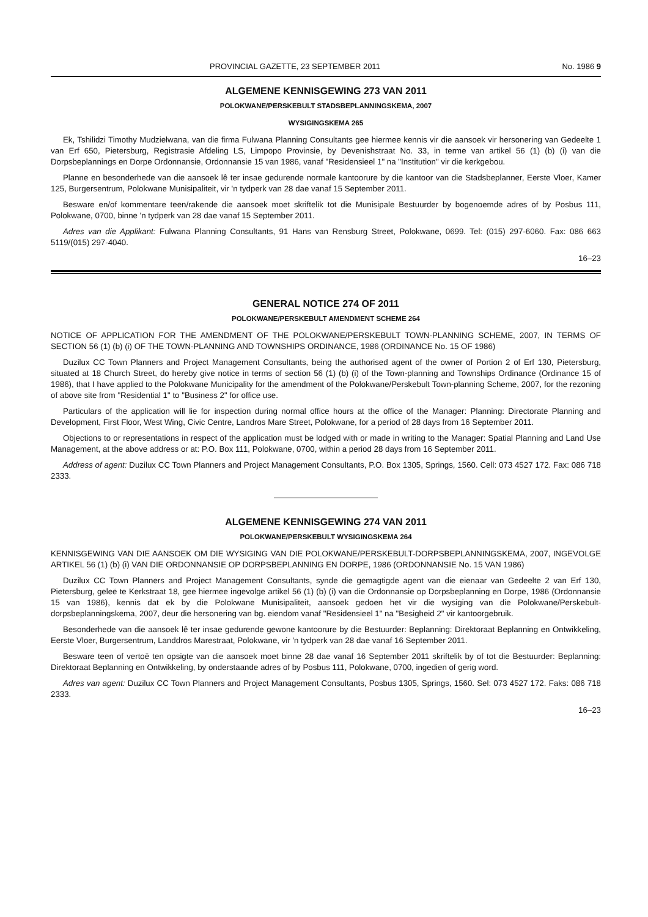PROVINCIAL GAZETTE, 23 SEPTEMBER 2011 No. 1986 9
ALGEMENE KENNISGEWING 273 VAN 2011
POLOKWANE/PERSKEBULT STADSBEPLANNINGSKEMA, 2007
WYSIGINGSKEMA 265
Ek, Tshilidzi Timothy Mudzielwana, van die firma Fulwana Planning Consultants gee hiermee kennis vir die aansoek vir hersonering van Gedeelte 1 van Erf 650, Pietersburg, Registrasie Afdeling LS, Limpopo Provinsie, by Devenishstraat No. 33, in terme van artikel 56 (1) (b) (i) van die Dorpsbeplannings en Dorpe Ordonnansie, Ordonnansie 15 van 1986, vanaf "Residensieel 1" na "Institution" vir die kerkgebou.
Planne en besonderhede van die aansoek lê ter insae gedurende normale kantoorure by die kantoor van die Stadsbeplanner, Eerste Vloer, Kamer 125, Burgersentrum, Polokwane Munisipaliteit, vir 'n tydperk van 28 dae vanaf 15 September 2011.
Besware en/of kommentare teen/rakende die aansoek moet skriftelik tot die Munisipale Bestuurder by bogenoemde adres of by Posbus 111, Polokwane, 0700, binne 'n tydperk van 28 dae vanaf 15 September 2011.
Adres van die Applikant: Fulwana Planning Consultants, 91 Hans van Rensburg Street, Polokwane, 0699. Tel: (015) 297-6060. Fax: 086 663 5119/(015) 297-4040.
16–23
GENERAL NOTICE 274 OF 2011
POLOKWANE/PERSKEBULT AMENDMENT SCHEME 264
NOTICE OF APPLICATION FOR THE AMENDMENT OF THE POLOKWANE/PERSKEBULT TOWN-PLANNING SCHEME, 2007, IN TERMS OF SECTION 56 (1) (b) (i) OF THE TOWN-PLANNING AND TOWNSHIPS ORDINANCE, 1986 (ORDINANCE No. 15 OF 1986)
Duzilux CC Town Planners and Project Management Consultants, being the authorised agent of the owner of Portion 2 of Erf 130, Pietersburg, situated at 18 Church Street, do hereby give notice in terms of section 56 (1) (b) (i) of the Town-planning and Townships Ordinance (Ordinance 15 of 1986), that I have applied to the Polokwane Municipality for the amendment of the Polokwane/Perskebult Town-planning Scheme, 2007, for the rezoning of above site from "Residential 1" to "Business 2" for office use.
Particulars of the application will lie for inspection during normal office hours at the office of the Manager: Planning: Directorate Planning and Development, First Floor, West Wing, Civic Centre, Landros Mare Street, Polokwane, for a period of 28 days from 16 September 2011.
Objections to or representations in respect of the application must be lodged with or made in writing to the Manager: Spatial Planning and Land Use Management, at the above address or at: P.O. Box 111, Polokwane, 0700, within a period 28 days from 16 September 2011.
Address of agent: Duzilux CC Town Planners and Project Management Consultants, P.O. Box 1305, Springs, 1560. Cell: 073 4527 172. Fax: 086 718 2333.
ALGEMENE KENNISGEWING 274 VAN 2011
POLOKWANE/PERSKEBULT WYSIGINGSKEMA 264
KENNISGEWING VAN DIE AANSOEK OM DIE WYSIGING VAN DIE POLOKWANE/PERSKEBULT-DORPSBEPLANNINGSKEMA, 2007, INGEVOLGE ARTIKEL 56 (1) (b) (i) VAN DIE ORDONNANSIE OP DORPSBEPLANNING EN DORPE, 1986 (ORDONNANSIE No. 15 VAN 1986)
Duzilux CC Town Planners and Project Management Consultants, synde die gemagtigde agent van die eienaar van Gedeelte 2 van Erf 130, Pietersburg, geleë te Kerkstraat 18, gee hiermee ingevolge artikel 56 (1) (b) (i) van die Ordonnansie op Dorpsbeplanning en Dorpe, 1986 (Ordonnansie 15 van 1986), kennis dat ek by die Polokwane Munisipaliteit, aansoek gedoen het vir die wysiging van die Polokwane/Perskebult-dorpsbeplanningskema, 2007, deur die hersonering van bg. eiendom vanaf "Residensieel 1" na "Besigheid 2" vir kantoorgebruik.
Besonderhede van die aansoek lê ter insae gedurende gewone kantoorure by die Bestuurder: Beplanning: Direktoraat Beplanning en Ontwikkeling, Eerste Vloer, Burgersentrum, Landdros Marestraat, Polokwane, vir 'n tydperk van 28 dae vanaf 16 September 2011.
Besware teen of vertoë ten opsigte van die aansoek moet binne 28 dae vanaf 16 September 2011 skriftelik by of tot die Bestuurder: Beplanning: Direktoraat Beplanning en Ontwikkeling, by onderstaande adres of by Posbus 111, Polokwane, 0700, ingedien of gerig word.
Adres van agent: Duzilux CC Town Planners and Project Management Consultants, Posbus 1305, Springs, 1560. Sel: 073 4527 172. Faks: 086 718 2333.
16–23